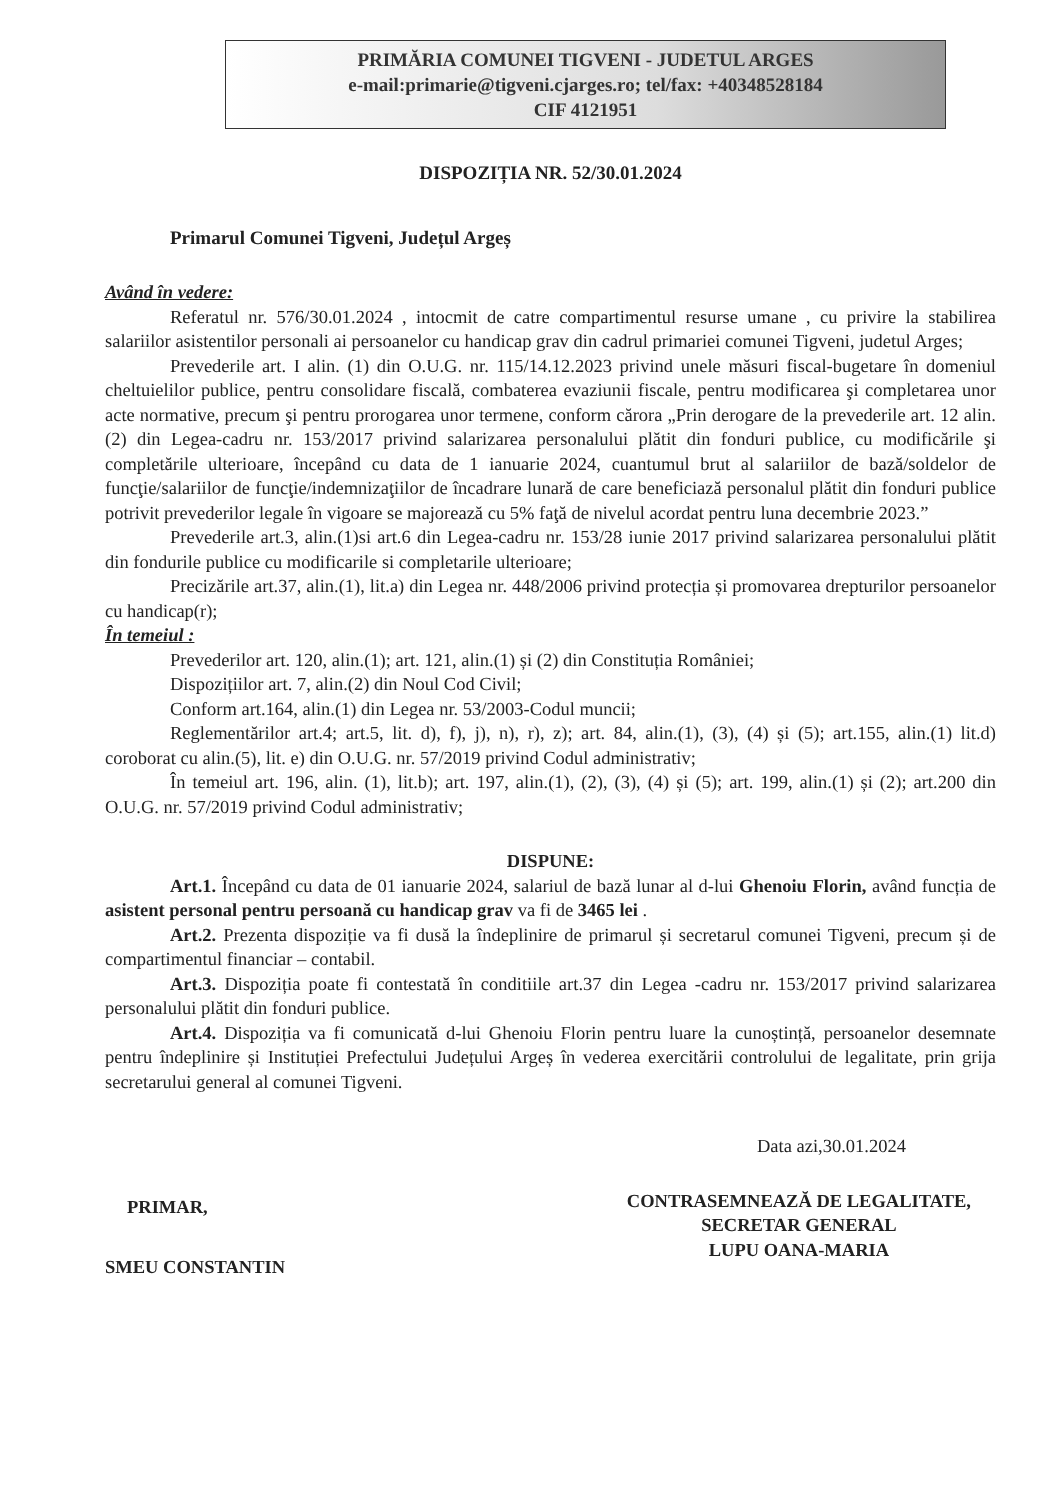PRIMĂRIA COMUNEI TIGVENI - JUDETUL ARGES
e-mail:primarie@tigveni.cjarges.ro; tel/fax: +40348528184
CIF 4121951
DISPOZIȚIA NR. 52/30.01.2024
Primarul Comunei Tigveni, Județul Argeș
Având în vedere:
Referatul nr. 576/30.01.2024 , intocmit de catre compartimentul resurse umane , cu privire la stabilirea salariilor asistentilor personali ai persoanelor cu handicap grav din cadrul primariei comunei Tigveni, judetul Arges;
Prevederile art. I alin. (1) din O.U.G. nr. 115/14.12.2023 privind unele măsuri fiscal-bugetare în domeniul cheltuielilor publice, pentru consolidare fiscală, combaterea evaziunii fiscale, pentru modificarea şi completarea unor acte normative, precum şi pentru prorogarea unor termene, conform cărora „Prin derogare de la prevederile art. 12 alin. (2) din Legea-cadru nr. 153/2017 privind salarizarea personalului plătit din fonduri publice, cu modificările şi completările ulterioare, începând cu data de 1 ianuarie 2024, cuantumul brut al salariilor de bază/soldelor de funcţie/salariilor de funcţie/indemnizaţiilor de încadrare lunară de care beneficiază personalul plătit din fonduri publice potrivit prevederilor legale în vigoare se majorează cu 5% faţă de nivelul acordat pentru luna decembrie 2023.”
Prevederile art.3, alin.(1)si art.6 din Legea-cadru nr. 153/28 iunie 2017 privind salarizarea personalului plătit din fondurile publice cu modificarile si completarile ulterioare;
Precizările art.37, alin.(1), lit.a) din Legea nr. 448/2006 privind protecția și promovarea drepturilor persoanelor cu handicap(r);
În temeiul :
Prevederilor art. 120, alin.(1); art. 121, alin.(1) și (2) din Constituția României;
Dispozițiilor art. 7, alin.(2) din Noul Cod Civil;
Conform art.164, alin.(1) din Legea nr. 53/2003-Codul muncii;
Reglementărilor art.4; art.5, lit. d), f), j), n), r), z); art. 84, alin.(1), (3), (4) și (5); art.155, alin.(1) lit.d) coroborat cu alin.(5), lit. e) din O.U.G. nr. 57/2019 privind Codul administrativ;
În temeiul art. 196, alin. (1), lit.b); art. 197, alin.(1), (2), (3), (4) și (5); art. 199, alin.(1) și (2); art.200 din O.U.G. nr. 57/2019 privind Codul administrativ;
DISPUNE:
Art.1. Începând cu data de 01 ianuarie 2024, salariul de bază lunar al d-lui Ghenoiu Florin, având funcția de asistent personal pentru persoană cu handicap grav va fi de 3465 lei .
Art.2. Prezenta dispoziție va fi dusă la îndeplinire de primarul și secretarul comunei Tigveni, precum și de compartimentul financiar – contabil.
Art.3. Dispoziția poate fi contestată în conditiile art.37 din Legea -cadru nr. 153/2017 privind salarizarea personalului plătit din fonduri publice.
Art.4. Dispoziția va fi comunicată d-lui Ghenoiu Florin pentru luare la cunoștință, persoanelor desemnate pentru îndeplinire și Instituției Prefectului Județului Argeș în vederea exercitării controlului de legalitate, prin grija secretarului general al comunei Tigveni.
Data azi,30.01.2024
PRIMAR,
SMEU CONSTANTIN
CONTRASEMNEAZĂ DE LEGALITATE,
SECRETAR GENERAL
LUPU OANA-MARIA